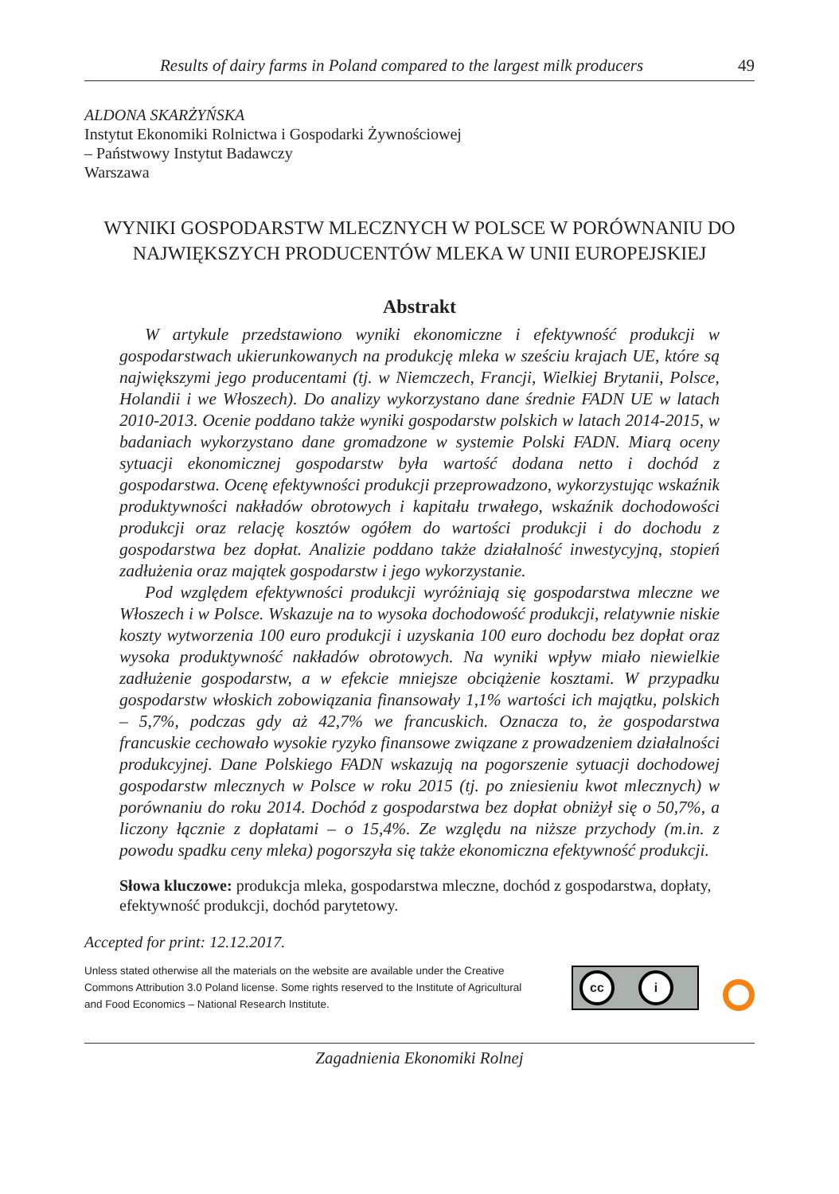Results of dairy farms in Poland compared to the largest milk producers 49
ALDONA SKARŻYŃSKA
Instytut Ekonomiki Rolnictwa i Gospodarki Żywnościowej
– Państwowy Instytut Badawczy
Warszawa
WYNIKI GOSPODARSTW MLECZNYCH W POLSCE W PORÓWNANIU DO NAJWIĘKSZYCH PRODUCENTÓW MLEKA W UNII EUROPEJSKIEJ
Abstrakt
W artykule przedstawiono wyniki ekonomiczne i efektywność produkcji w gospodarstwach ukierunkowanych na produkcję mleka w sześciu krajach UE, które są największymi jego producentami (tj. w Niemczech, Francji, Wielkiej Brytanii, Polsce, Holandii i we Włoszech). Do analizy wykorzystano dane średnie FADN UE w latach 2010-2013. Ocenie poddano także wyniki gospodarstw polskich w latach 2014-2015, w badaniach wykorzystano dane gromadzone w systemie Polski FADN. Miarą oceny sytuacji ekonomicznej gospodarstw była wartość dodana netto i dochód z gospodarstwa. Ocenę efektywności produkcji przeprowadzono, wykorzystując wskaźnik produktywności nakładów obrotowych i kapitału trwałego, wskaźnik dochodowości produkcji oraz relację kosztów ogółem do wartości produkcji i do dochodu z gospodarstwa bez dopłat. Analizie poddano także działalność inwestycyjną, stopień zadłużenia oraz majątek gospodarstw i jego wykorzystanie.
Pod względem efektywności produkcji wyróżniają się gospodarstwa mleczne we Włoszech i w Polsce. Wskazuje na to wysoka dochodowość produkcji, relatywnie niskie koszty wytworzenia 100 euro produkcji i uzyskania 100 euro dochodu bez dopłat oraz wysoka produktywność nakładów obrotowych. Na wyniki wpływ miało niewielkie zadłużenie gospodarstw, a w efekcie mniejsze obciążenie kosztami. W przypadku gospodarstw włoskich zobowiązania finansowały 1,1% wartości ich majątku, polskich – 5,7%, podczas gdy aż 42,7% we francuskich. Oznacza to, że gospodarstwa francuskie cechowało wysokie ryzyko finansowe związane z prowadzeniem działalności produkcyjnej. Dane Polskiego FADN wskazują na pogorszenie sytuacji dochodowej gospodarstw mlecznych w Polsce w roku 2015 (tj. po zniesieniu kwot mlecznych) w porównaniu do roku 2014. Dochód z gospodarstwa bez dopłat obniżył się o 50,7%, a liczony łącznie z dopłatami – o 15,4%. Ze względu na niższe przychody (m.in. z powodu spadku ceny mleka) pogorszyła się także ekonomiczna efektywność produkcji.
Słowa kluczowe: produkcja mleka, gospodarstwa mleczne, dochód z gospodarstwa, dopłaty, efektywność produkcji, dochód parytetowy.
Accepted for print: 12.12.2017.
Unless stated otherwise all the materials on the website are available under the Creative Commons Attribution 3.0 Poland license. Some rights reserved to the Institute of Agricultural and Food Economics – National Research Institute.
cc i
Zagadnienia Ekonomiki Rolnej